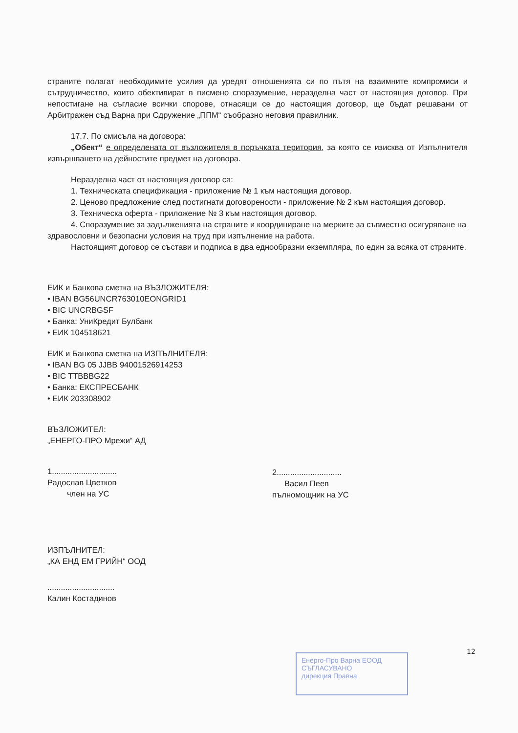страните полагат необходимите усилия да уредят отношенията си по пътя на взаимните компромиси и сътрудничество, които обективират в писмено споразумение, неразделна част от настоящия договор. При непостигане на съгласие всички спорове, отнасящи се до настоящия договор, ще бъдат решавани от Арбитражен съд Варна при Сдружение „ППМ“ съобразно неговия правилник.
17.7. По смисъла на договора:
„Обект“ е определената от възложителя в поръчката територия, за която се изисква от Изпълнителя извършването на дейностите предмет на договора.
Неразделна част от настоящия договор са:
1. Техническата спецификация - приложение № 1 към настоящия договор.
2. Ценово предложение след постигнати договорености - приложение № 2 към настоящия договор.
3. Техническа оферта - приложение № 3 към настоящия договор.
4. Споразумение за задълженията на страните и координиране на мерките за съвместно осигуряване на здравословни и безопасни условия на труд при изпълнение на работа.
Настоящият договор се състави и подписа в два еднообразни екземпляра, по един за всяка от страните.
ЕИК и Банкова сметка на ВЪЗЛОЖИТЕЛЯ:
• IBAN BG56UNCR763010EONGRID1
• BIC UNCRBGSF
• Банка: УниКредит Булбанк
• ЕИК 104518621
ЕИК и Банкова сметка на ИЗПЪЛНИТЕЛЯ:
• IBAN BG 05 JJBB 94001526914253
• BIC TTBBBG22
• Банка: ЕКСПРЕСБАНК
• ЕИК 203308902
ВЪЗЛОЖИТЕЛ:
„ЕНЕРГО-ПРО Мрежи“ АД
1.............................
Радослав Цветков
член на УС
2.............................
Васил Пеев
пълномощник на УС
ИЗПЪЛНИТЕЛ:
„КА ЕНД ЕМ ГРИЙН“ ООД
..............................
Калин Костадинов
12
Енерго-Про Варна ЕООД
СЪГЛАСУВАНО
дирекция Правна